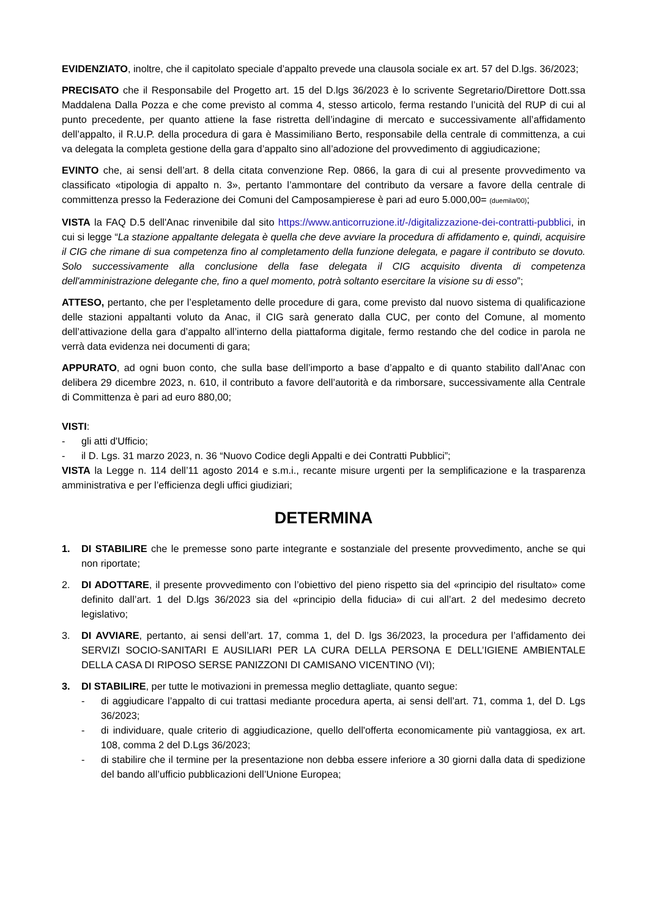EVIDENZIATO, inoltre, che il capitolato speciale d’appalto prevede una clausola sociale ex art. 57 del D.lgs. 36/2023;
PRECISATO che il Responsabile del Progetto art. 15 del D.lgs 36/2023 è lo scrivente Segretario/Direttore Dott.ssa Maddalena Dalla Pozza e che come previsto al comma 4, stesso articolo, ferma restando l’unicità del RUP di cui al punto precedente, per quanto attiene la fase ristretta dell’indagine di mercato e successivamente all’affidamento dell’appalto, il R.U.P. della procedura di gara è Massimiliano Berto, responsabile della centrale di committenza, a cui va delegata la completa gestione della gara d’appalto sino all’adozione del provvedimento di aggiudicazione;
EVINTO che, ai sensi dell’art. 8 della citata convenzione Rep. 0866, la gara di cui al presente provvedimento va classificato «tipologia di appalto n. 3», pertanto l’ammontare del contributo da versare a favore della centrale di committenza presso la Federazione dei Comuni del Camposampierese è pari ad euro 5.000,00= (duemila/00);
VISTA la FAQ D.5 dell'Anac rinvenibile dal sito https://www.anticorruzione.it/-/digitalizzazione-dei-contratti-pubblici, in cui si legge “La stazione appaltante delegata è quella che deve avviare la procedura di affidamento e, quindi, acquisire il CIG che rimane di sua competenza fino al completamento della funzione delegata, e pagare il contributo se dovuto. Solo successivamente alla conclusione della fase delegata il CIG acquisito diventa di competenza dell'amministrazione delegante che, fino a quel momento, potrà soltanto esercitare la visione su di esso”;
ATTESO, pertanto, che per l’espletamento delle procedure di gara, come previsto dal nuovo sistema di qualificazione delle stazioni appaltanti voluto da Anac, il CIG sarà generato dalla CUC, per conto del Comune, al momento dell’attivazione della gara d’appalto all’interno della piattaforma digitale, fermo restando che del codice in parola ne verrà data evidenza nei documenti di gara;
APPURATO, ad ogni buon conto, che sulla base dell’importo a base d’appalto e di quanto stabilito dall’Anac con delibera 29 dicembre 2023, n. 610, il contributo a favore dell’autorità e da rimborsare, successivamente alla Centrale di Committenza è pari ad euro 880,00;
VISTI:
- gli atti d'Ufficio;
- il D. Lgs. 31 marzo 2023, n. 36 “Nuovo Codice degli Appalti e dei Contratti Pubblici”;
VISTA la Legge n. 114 dell’11 agosto 2014 e s.m.i., recante misure urgenti per la semplificazione e la trasparenza amministrativa e per l’efficienza degli uffici giudiziari;
DETERMINA
1. DI STABILIRE che le premesse sono parte integrante e sostanziale del presente provvedimento, anche se qui non riportate;
2. DI ADOTTARE, il presente provvedimento con l’obiettivo del pieno rispetto sia del «principio del risultato» come definito dall’art. 1 del D.lgs 36/2023 sia del «principio della fiducia» di cui all’art. 2 del medesimo decreto legislativo;
3. DI AVVIARE, pertanto, ai sensi dell’art. 17, comma 1, del D. lgs 36/2023, la procedura per l’affidamento dei SERVIZI SOCIO-SANITARI E AUSILIARI PER LA CURA DELLA PERSONA E DELL’IGIENE AMBIENTALE DELLA CASA DI RIPOSO SERSE PANIZZONI DI CAMISANO VICENTINO (VI);
3. DI STABILIRE, per tutte le motivazioni in premessa meglio dettagliate, quanto segue:
- di aggiudicare l’appalto di cui trattasi mediante procedura aperta, ai sensi dell’art. 71, comma 1, del D. Lgs 36/2023;
- di individuare, quale criterio di aggiudicazione, quello dell'offerta economicamente più vantaggiosa, ex art. 108, comma 2 del D.Lgs 36/2023;
- di stabilire che il termine per la presentazione non debba essere inferiore a 30 giorni dalla data di spedizione del bando all’ufficio pubblicazioni dell’Unione Europea;